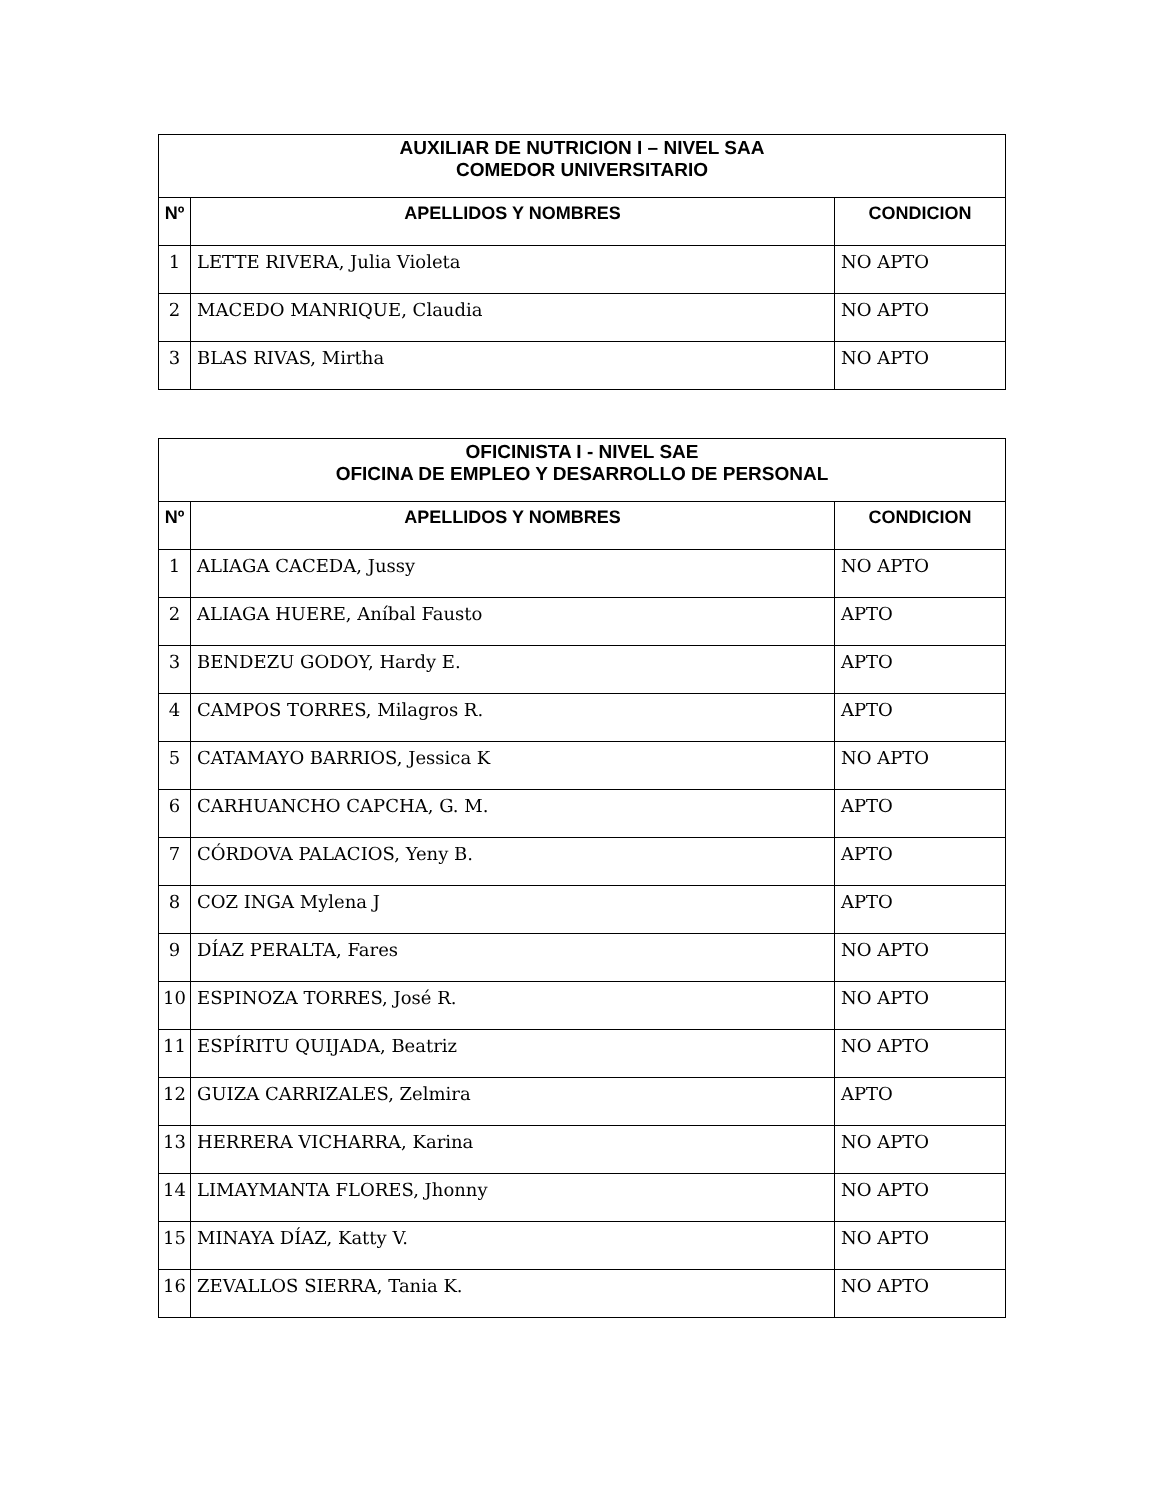| AUXILIAR DE NUTRICION I – NIVEL SAA COMEDOR UNIVERSITARIO | | |
| Nº | APELLIDOS Y NOMBRES | CONDICION |
| 1 | LETTE RIVERA, Julia Violeta | NO APTO |
| 2 | MACEDO MANRIQUE, Claudia | NO APTO |
| 3 | BLAS RIVAS, Mirtha | NO APTO |
| OFICINISTA I - NIVEL SAE OFICINA DE EMPLEO Y DESARROLLO DE PERSONAL | | |
| Nº | APELLIDOS Y NOMBRES | CONDICION |
| 1 | ALIAGA CACEDA, Jussy | NO APTO |
| 2 | ALIAGA HUERE, Aníbal Fausto | APTO |
| 3 | BENDEZU GODOY, Hardy E. | APTO |
| 4 | CAMPOS TORRES, Milagros R. | APTO |
| 5 | CATAMAYO BARRIOS, Jessica K | NO APTO |
| 6 | CARHUANCHO CAPCHA, G. M. | APTO |
| 7 | CÓRDOVA PALACIOS, Yeny B. | APTO |
| 8 | COZ INGA Mylena J | APTO |
| 9 | DÍAZ PERALTA, Fares | NO APTO |
| 10 | ESPINOZA TORRES, José R. | NO APTO |
| 11 | ESPÍRITU QUIJADA, Beatriz | NO APTO |
| 12 | GUIZA CARRIZALES, Zelmira | APTO |
| 13 | HERRERA VICHARRA, Karina | NO APTO |
| 14 | LIMAYMANTA FLORES, Jhonny | NO APTO |
| 15 | MINAYA DÍAZ, Katty V. | NO APTO |
| 16 | ZEVALLOS SIERRA, Tania K. | NO APTO |